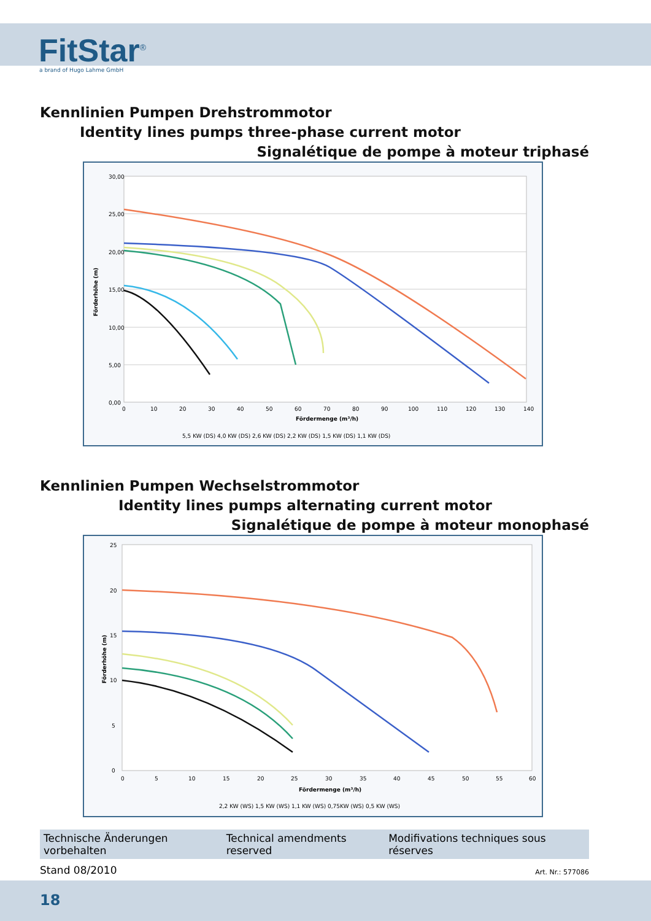FitStar<sup>®</sup>
a brand of Hugo Lahme GmbH
Kennlinien Pumpen Drehstrommotor
Identity lines pumps three-phase current motor
Signalétique de pompe à moteur triphasé
30,00
25,00
20,00
15,00
10,00
5,00
0,00
0
10
20
30
40
50
60
70
80
90
100
110
120
130
140
Fördermenge (m³/h)
Förderhöhe (m)
5,5 KW (DS) 4,0 KW (DS) 2,6 KW (DS) 2,2 KW (DS) 1,5 KW (DS) 1,1 KW (DS)
Kennlinien Pumpen Wechselstrommotor
Identity lines pumps alternating current motor
Signalétique de pompe à moteur monophasé
25
20
15
10
5
0
0
5
10
15
20
25
30
35
40
45
50
55
60
Fördermenge (m³/h)
Förderhöhe (m)
2,2 KW (WS) 1,5 KW (WS) 1,1 KW (WS) 0,75KW (WS) 0,5 KW (WS)
Technische Änderungen vorbehalten Technical amendments reserved Modifivations techniques sous réserves
Stand 08/2010 Art. Nr.: 577086
18